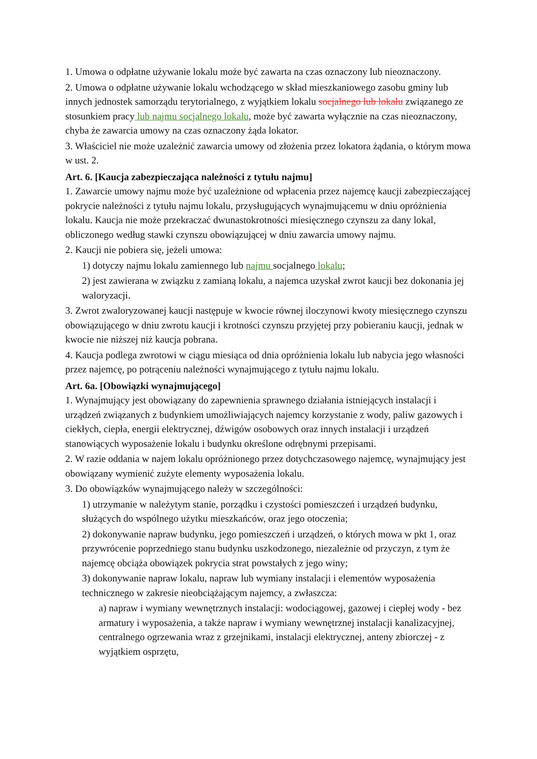1. Umowa o odpłatne używanie lokalu może być zawarta na czas oznaczony lub nieoznaczony.
2. Umowa o odpłatne używanie lokalu wchodzącego w skład mieszkaniowego zasobu gminy lub innych jednostek samorządu terytorialnego, z wyjątkiem lokalu socjalnego lub lokalu związanego ze stosunkiem pracy lub najmu socjalnego lokalu, może być zawarta wyłącznie na czas nieoznaczony, chyba że zawarcia umowy na czas oznaczony żąda lokator.
3. Właściciel nie może uzależnić zawarcia umowy od złożenia przez lokatora żądania, o którym mowa w ust. 2.
Art. 6. [Kaucja zabezpieczająca należności z tytułu najmu]
1. Zawarcie umowy najmu może być uzależnione od wpłacenia przez najemcę kaucji zabezpieczającej pokrycie należności z tytułu najmu lokalu, przysługujących wynajmującemu w dniu opróżnienia lokalu. Kaucja nie może przekraczać dwunastokrotności miesięcznego czynszu za dany lokal, obliczonego według stawki czynszu obowiązującej w dniu zawarcia umowy najmu.
2. Kaucji nie pobiera się, jeżeli umowa:
1) dotyczy najmu lokalu zamiennego lub najmu socjalnego lokalu;
2) jest zawierana w związku z zamianą lokalu, a najemca uzyskał zwrot kaucji bez dokonania jej waloryzacji.
3. Zwrot zwaloryzowanej kaucji następuje w kwocie równej iloczynowi kwoty miesięcznego czynszu obowiązującego w dniu zwrotu kaucji i krotności czynszu przyjętej przy pobieraniu kaucji, jednak w kwocie nie niższej niż kaucja pobrana.
4. Kaucja podlega zwrotowi w ciągu miesiąca od dnia opróżnienia lokalu lub nabycia jego własności przez najemcę, po potrąceniu należności wynajmującego z tytułu najmu lokalu.
Art. 6a. [Obowiązki wynajmującego]
1. Wynajmujący jest obowiązany do zapewnienia sprawnego działania istniejących instalacji i urządzeń związanych z budynkiem umożliwiających najemcy korzystanie z wody, paliw gazowych i ciekłych, ciepła, energii elektrycznej, dźwigów osobowych oraz innych instalacji i urządzeń stanowiących wyposażenie lokalu i budynku określone odrębnymi przepisami.
2. W razie oddania w najem lokalu opróżnionego przez dotychczasowego najemcę, wynajmujący jest obowiązany wymienić zużyte elementy wyposażenia lokalu.
3. Do obowiązków wynajmującego należy w szczególności:
1) utrzymanie w należytym stanie, porządku i czystości pomieszczeń i urządzeń budynku, służących do wspólnego użytku mieszkańców, oraz jego otoczenia;
2) dokonywanie napraw budynku, jego pomieszczeń i urządzeń, o których mowa w pkt 1, oraz przywrócenie poprzedniego stanu budynku uszkodzonego, niezależnie od przyczyn, z tym że najemcę obciąża obowiązek pokrycia strat powstałych z jego winy;
3) dokonywanie napraw lokalu, napraw lub wymiany instalacji i elementów wyposażenia technicznego w zakresie nieobciążającym najemcy, a zwłaszcza:
a) napraw i wymiany wewnętrznych instalacji: wodociągowej, gazowej i ciepłej wody - bez armatury i wyposażenia, a także napraw i wymiany wewnętrznej instalacji kanalizacyjnej, centralnego ogrzewania wraz z grzejnikami, instalacji elektrycznej, anteny zbiorczej - z wyjątkiem osprzętu,